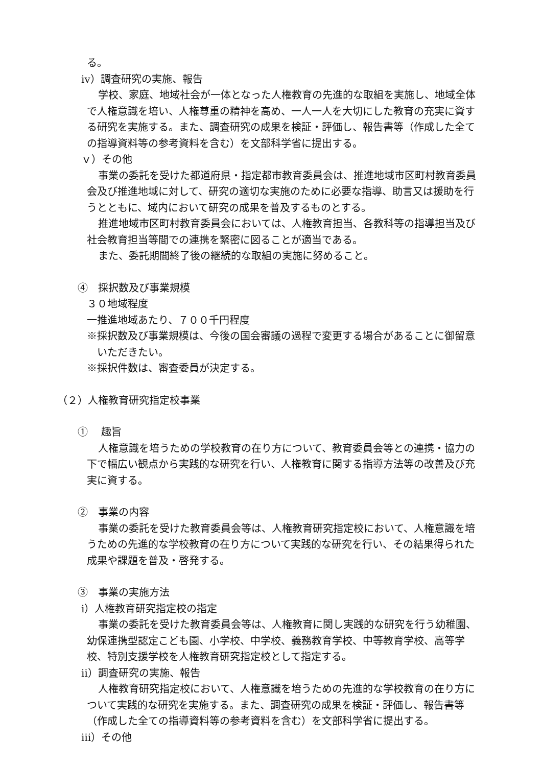る。
ⅳ）調査研究の実施、報告
学校、家庭、地域社会が一体となった人権教育の先進的な取組を実施し、地域全体で人権意識を培い、人権尊重の精神を高め、一人一人を大切にした教育の充実に資する研究を実施する。また、調査研究の成果を検証・評価し、報告書等（作成した全ての指導資料等の参考資料を含む）を文部科学省に提出する。
ｖ）その他
事業の委託を受けた都道府県・指定都市教育委員会は、推進地域市区町村教育委員会及び推進地域に対して、研究の適切な実施のために必要な指導、助言又は援助を行うとともに、域内において研究の成果を普及するものとする。
推進地域市区町村教育委員会においては、人権教育担当、各教科等の指導担当及び社会教育担当等間での連携を緊密に図ることが適当である。
また、委託期間終了後の継続的な取組の実施に努めること。
④　採択数及び事業規模
３０地域程度
一推進地域あたり、７００千円程度
※採択数及び事業規模は、今後の国会審議の過程で変更する場合があることに御留意いただきたい。
※採択件数は、審査委員が決定する。
（２）人権教育研究指定校事業
①　 趣旨
人権意識を培うための学校教育の在り方について、教育委員会等との連携・協力の下で幅広い観点から実践的な研究を行い、人権教育に関する指導方法等の改善及び充実に資する。
②　事業の内容
事業の委託を受けた教育委員会等は、人権教育研究指定校において、人権意識を培うための先進的な学校教育の在り方について実践的な研究を行い、その結果得られた成果や課題を普及・啓発する。
③　事業の実施方法
ⅰ）人権教育研究指定校の指定
事業の委託を受けた教育委員会等は、人権教育に関し実践的な研究を行う幼稚園、幼保連携型認定こども園、小学校、中学校、義務教育学校、中等教育学校、高等学校、特別支援学校を人権教育研究指定校として指定する。
ⅱ）調査研究の実施、報告
人権教育研究指定校において、人権意識を培うための先進的な学校教育の在り方について実践的な研究を実施する。また、調査研究の成果を検証・評価し、報告書等（作成した全ての指導資料等の参考資料を含む）を文部科学省に提出する。
ⅲ）その他